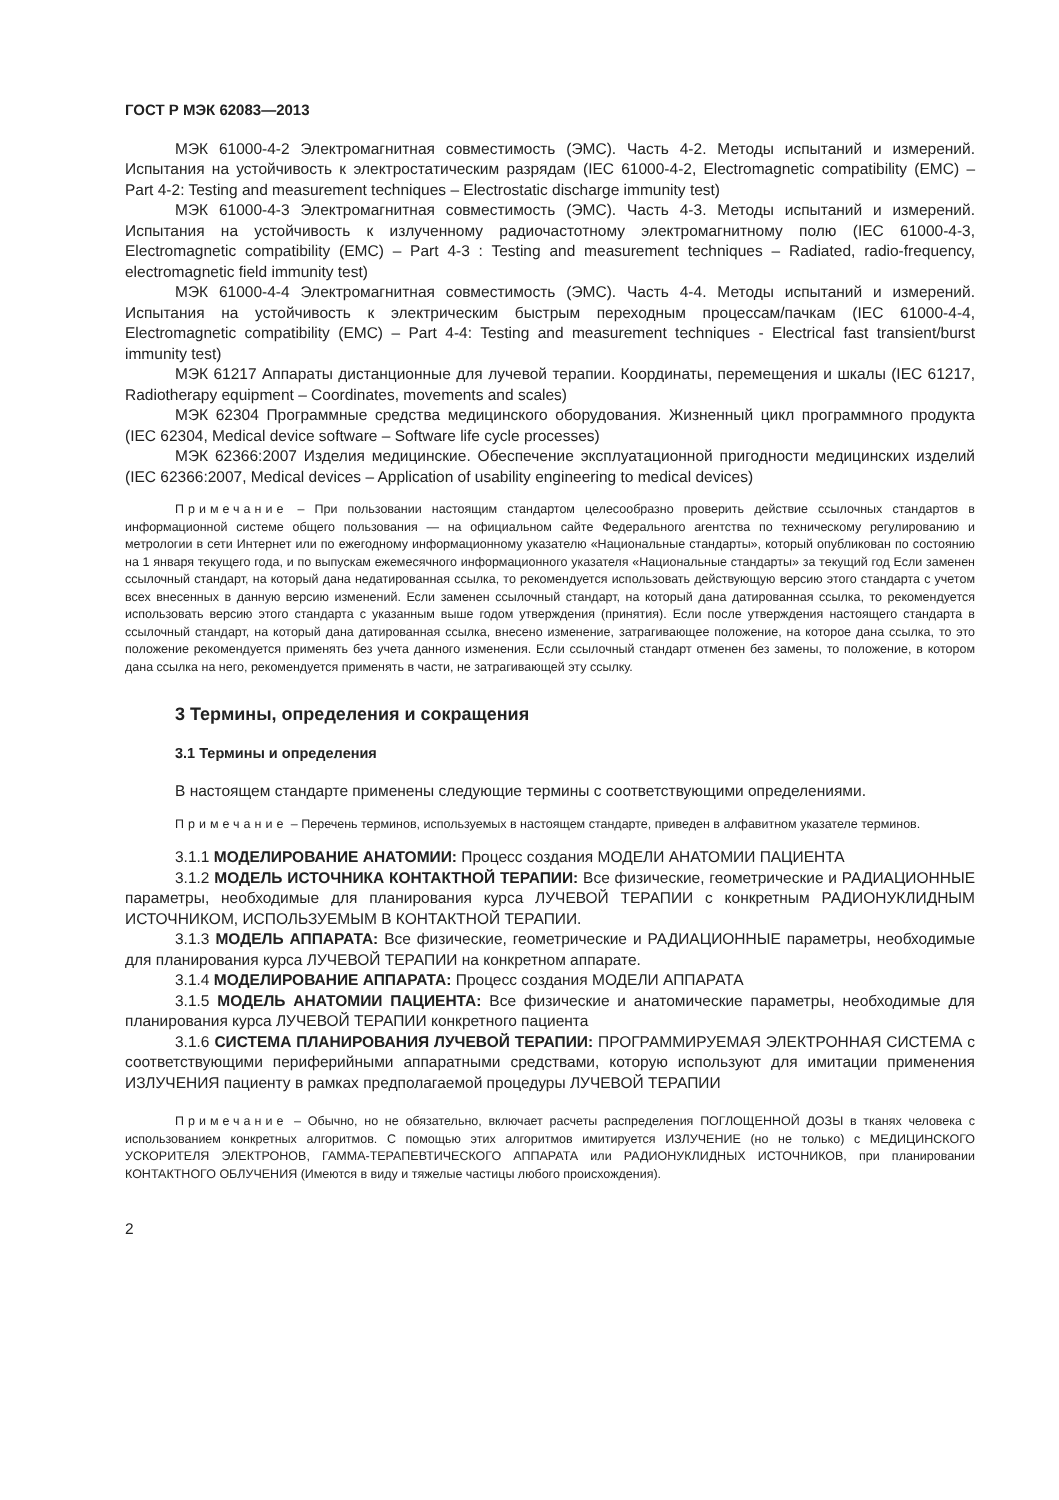ГОСТ Р МЭК 62083—2013
МЭК 61000-4-2 Электромагнитная совместимость (ЭМС). Часть 4-2. Методы испытаний и измерений. Испытания на устойчивость к электростатическим разрядам (IEC 61000-4-2, Electromagnetic compatibility (EMC) – Part 4-2: Testing and measurement techniques – Electrostatic discharge immunity test)
МЭК 61000-4-3 Электромагнитная совместимость (ЭМС). Часть 4-3. Методы испытаний и измерений. Испытания на устойчивость к излученному радиочастотному электромагнитному полю (IEC 61000-4-3, Electromagnetic compatibility (EMC) – Part 4-3 : Testing and measurement techniques – Radiated, radio-frequency, electromagnetic field immunity test)
МЭК 61000-4-4 Электромагнитная совместимость (ЭМС). Часть 4-4. Методы испытаний и измерений. Испытания на устойчивость к электрическим быстрым переходным процессам/пачкам (IEC 61000-4-4, Electromagnetic compatibility (EMC) – Part 4-4: Testing and measurement techniques - Electrical fast transient/burst immunity test)
МЭК 61217 Аппараты дистанционные для лучевой терапии. Координаты, перемещения и шкалы (IEC 61217, Radiotherapy equipment – Coordinates, movements and scales)
МЭК 62304 Программные средства медицинского оборудования. Жизненный цикл программного продукта (IEC 62304, Medical device software – Software life cycle processes)
МЭК 62366:2007 Изделия медицинские. Обеспечение эксплуатационной пригодности медицинских изделий (IEC 62366:2007, Medical devices – Application of usability engineering to medical devices)
Примечание – При пользовании настоящим стандартом целесообразно проверить действие ссылочных стандартов в информационной системе общего пользования — на официальном сайте Федерального агентства по техническому регулированию и метрологии в сети Интернет или по ежегодному информационному указателю «Национальные стандарты», который опубликован по состоянию на 1 января текущего года, и по выпускам ежемесячного информационного указателя «Национальные стандарты» за текущий год Если заменен ссылочный стандарт, на который дана недатированная ссылка, то рекомендуется использовать действующую версию этого стандарта с учетом всех внесенных в данную версию изменений. Если заменен ссылочный стандарт, на который дана датированная ссылка, то рекомендуется использовать версию этого стандарта с указанным выше годом утверждения (принятия). Если после утверждения настоящего стандарта в ссылочный стандарт, на который дана датированная ссылка, внесено изменение, затрагивающее положение, на которое дана ссылка, то это положение рекомендуется применять без учета данного изменения. Если ссылочный стандарт отменен без замены, то положение, в котором дана ссылка на него, рекомендуется применять в части, не затрагивающей эту ссылку.
3 Термины, определения и сокращения
3.1 Термины и определения
В настоящем стандарте применены следующие термины с соответствующими определениями.
Примечание – Перечень терминов, используемых в настоящем стандарте, приведен в алфавитном указателе терминов.
3.1.1 МОДЕЛИРОВАНИЕ АНАТОМИИ: Процесс создания МОДЕЛИ АНАТОМИИ ПАЦИЕНТА
3.1.2 МОДЕЛЬ ИСТОЧНИКА КОНТАКТНОЙ ТЕРАПИИ: Все физические, геометрические и РАДИАЦИОННЫЕ параметры, необходимые для планирования курса ЛУЧЕВОЙ ТЕРАПИИ с конкретным РАДИОНУКЛИДНЫМ ИСТОЧНИКОМ, ИСПОЛЬЗУЕМЫМ В КОНТАКТНОЙ ТЕРАПИИ.
3.1.3 МОДЕЛЬ АППАРАТА: Все физические, геометрические и РАДИАЦИОННЫЕ параметры, необходимые для планирования курса ЛУЧЕВОЙ ТЕРАПИИ на конкретном аппарате.
3.1.4 МОДЕЛИРОВАНИЕ АППАРАТА: Процесс создания МОДЕЛИ АППАРАТА
3.1.5 МОДЕЛЬ АНАТОМИИ ПАЦИЕНТА: Все физические и анатомические параметры, необходимые для планирования курса ЛУЧЕВОЙ ТЕРАПИИ конкретного пациента
3.1.6 СИСТЕМА ПЛАНИРОВАНИЯ ЛУЧЕВОЙ ТЕРАПИИ: ПРОГРАММИРУЕМАЯ ЭЛЕКТРОННАЯ СИСТЕМА с соответствующими периферийными аппаратными средствами, которую используют для имитации применения ИЗЛУЧЕНИЯ пациенту в рамках предполагаемой процедуры ЛУЧЕВОЙ ТЕРАПИИ
Примечание – Обычно, но не обязательно, включает расчеты распределения ПОГЛОЩЕННОЙ ДОЗЫ в тканях человека с использованием конкретных алгоритмов. С помощью этих алгоритмов имитируется ИЗЛУЧЕНИЕ (но не только) с МЕДИЦИНСКОГО УСКОРИТЕЛЯ ЭЛЕКТРОНОВ, ГАММА-ТЕРАПЕВТИЧЕСКОГО АППАРАТА или РАДИОНУКЛИДНЫХ ИСТОЧНИКОВ, при планировании КОНТАКТНОГО ОБЛУЧЕНИЯ (Имеются в виду и тяжелые частицы любого происхождения).
2